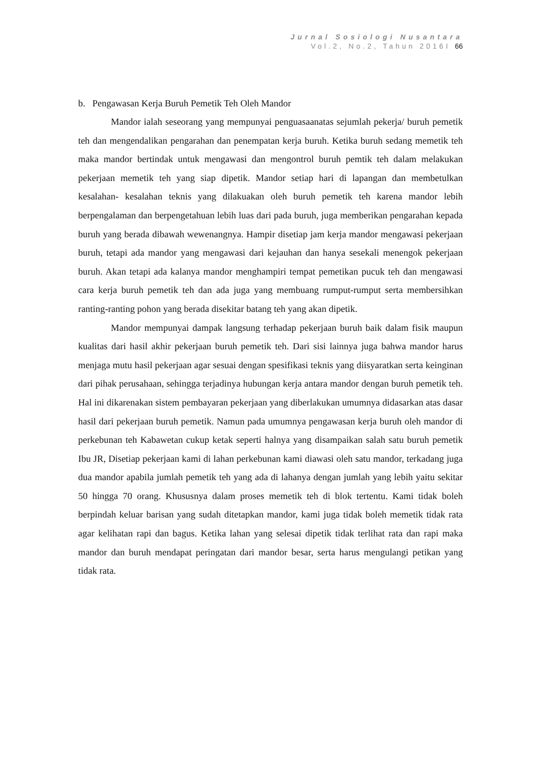Jurnal Sosiologi Nusantara
Vol.2, No.2, Tahun 2016I 66
b. Pengawasan Kerja Buruh Pemetik Teh Oleh Mandor
Mandor ialah seseorang yang mempunyai penguasaanatas sejumlah pekerja/ buruh pemetik teh dan mengendalikan pengarahan dan penempatan kerja buruh. Ketika buruh sedang memetik teh maka mandor bertindak untuk mengawasi dan mengontrol buruh pemtik teh dalam melakukan pekerjaan memetik teh yang siap dipetik. Mandor setiap hari di lapangan dan membetulkan kesalahan- kesalahan teknis yang dilakuakan oleh buruh pemetik teh karena mandor lebih berpengalaman dan berpengetahuan lebih luas dari pada buruh, juga memberikan pengarahan kepada buruh yang berada dibawah wewenangnya. Hampir disetiap jam kerja mandor mengawasi pekerjaan buruh, tetapi ada mandor yang mengawasi dari kejauhan dan hanya sesekali menengok pekerjaan buruh. Akan tetapi ada kalanya mandor menghampiri tempat pemetikan pucuk teh dan mengawasi cara kerja buruh pemetik teh dan ada juga yang membuang rumput-rumput serta membersihkan ranting-ranting pohon yang berada disekitar batang teh yang akan dipetik.
Mandor mempunyai dampak langsung terhadap pekerjaan buruh baik dalam fisik maupun kualitas dari hasil akhir pekerjaan buruh pemetik teh. Dari sisi lainnya juga bahwa mandor harus menjaga mutu hasil pekerjaan agar sesuai dengan spesifikasi teknis yang diisyaratkan serta keinginan dari pihak perusahaan, sehingga terjadinya hubungan kerja antara mandor dengan buruh pemetik teh. Hal ini dikarenakan sistem pembayaran pekerjaan yang diberlakukan umumnya didasarkan atas dasar hasil dari pekerjaan buruh pemetik. Namun pada umumnya pengawasan kerja buruh oleh mandor di perkebunan teh Kabawetan cukup ketak seperti halnya yang disampaikan salah satu buruh pemetik Ibu JR, Disetiap pekerjaan kami di lahan perkebunan kami diawasi oleh satu mandor, terkadang juga dua mandor apabila jumlah pemetik teh yang ada di lahanya dengan jumlah yang lebih yaitu sekitar 50 hingga 70 orang. Khususnya dalam proses memetik teh di blok tertentu. Kami tidak boleh berpindah keluar barisan yang sudah ditetapkan mandor, kami juga tidak boleh memetik tidak rata agar kelihatan rapi dan bagus. Ketika lahan yang selesai dipetik tidak terlihat rata dan rapi maka mandor dan buruh mendapat peringatan dari mandor besar, serta harus mengulangi petikan yang tidak rata.